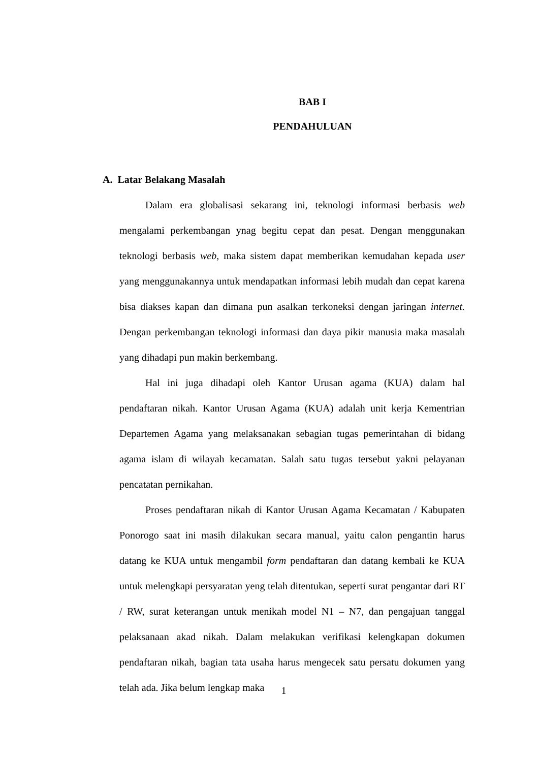BAB I
PENDAHULUAN
A. Latar Belakang Masalah
Dalam era globalisasi sekarang ini, teknologi informasi berbasis web mengalami perkembangan ynag begitu cepat dan pesat. Dengan menggunakan teknologi berbasis web, maka sistem dapat memberikan kemudahan kepada user yang menggunakannya untuk mendapatkan informasi lebih mudah dan cepat karena bisa diakses kapan dan dimana pun asalkan terkoneksi dengan jaringan internet. Dengan perkembangan teknologi informasi dan daya pikir manusia maka masalah yang dihadapi pun makin berkembang.
Hal ini juga dihadapi oleh Kantor Urusan agama (KUA) dalam hal pendaftaran nikah. Kantor Urusan Agama (KUA) adalah unit kerja Kementrian Departemen Agama yang melaksanakan sebagian tugas pemerintahan di bidang agama islam di wilayah kecamatan. Salah satu tugas tersebut yakni pelayanan pencatatan pernikahan.
Proses pendaftaran nikah di Kantor Urusan Agama Kecamatan / Kabupaten Ponorogo saat ini masih dilakukan secara manual, yaitu calon pengantin harus datang ke KUA untuk mengambil form pendaftaran dan datang kembali ke KUA untuk melengkapi persyaratan yeng telah ditentukan, seperti surat pengantar dari RT / RW, surat keterangan untuk menikah model N1 – N7, dan pengajuan tanggal pelaksanaan akad nikah. Dalam melakukan verifikasi kelengkapan dokumen pendaftaran nikah, bagian tata usaha harus mengecek satu persatu dokumen yang telah ada. Jika belum lengkap maka
1